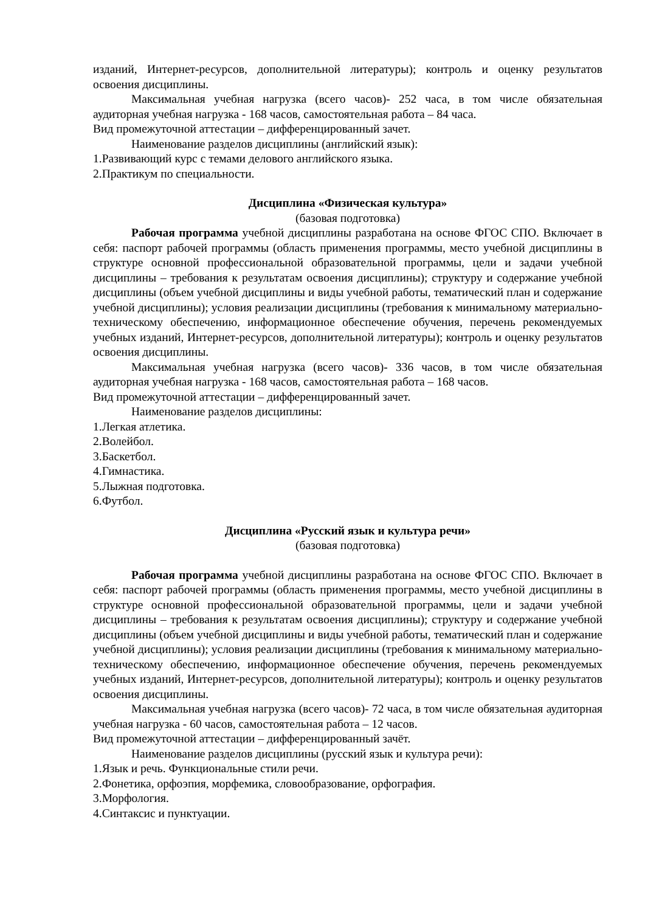изданий, Интернет-ресурсов, дополнительной литературы); контроль и оценку результатов освоения дисциплины.
Максимальная учебная нагрузка (всего часов)- 252 часа, в том числе обязательная аудиторная учебная нагрузка - 168 часов, самостоятельная работа – 84 часа.
Вид промежуточной аттестации – дифференцированный зачет.
Наименование разделов дисциплины (английский язык):
1.Развивающий курс с темами делового английского языка.
2.Практикум по специальности.
Дисциплина «Физическая культура»
(базовая подготовка)
Рабочая программа учебной дисциплины разработана на основе ФГОС СПО. Включает в себя: паспорт рабочей программы (область применения программы, место учебной дисциплины в структуре основной профессиональной образовательной программы, цели и задачи учебной дисциплины – требования к результатам освоения дисциплины); структуру и содержание учебной дисциплины (объем учебной дисциплины и виды учебной работы, тематический план и содержание учебной дисциплины); условия реализации дисциплины (требования к минимальному материально-техническому обеспечению, информационное обеспечение обучения, перечень рекомендуемых учебных изданий, Интернет-ресурсов, дополнительной литературы); контроль и оценку результатов освоения дисциплины.
Максимальная учебная нагрузка (всего часов)- 336 часов, в том числе обязательная аудиторная учебная нагрузка - 168 часов, самостоятельная работа – 168 часов.
Вид промежуточной аттестации – дифференцированный зачет.
Наименование разделов дисциплины:
1.Легкая атлетика.
2.Волейбол.
3.Баскетбол.
4.Гимнастика.
5.Лыжная подготовка.
6.Футбол.
Дисциплина «Русский язык и культура речи»
(базовая подготовка)
Рабочая программа учебной дисциплины разработана на основе ФГОС СПО. Включает в себя: паспорт рабочей программы (область применения программы, место учебной дисциплины в структуре основной профессиональной образовательной программы, цели и задачи учебной дисциплины – требования к результатам освоения дисциплины); структуру и содержание учебной дисциплины (объем учебной дисциплины и виды учебной работы, тематический план и содержание учебной дисциплины); условия реализации дисциплины (требования к минимальному материально-техническому обеспечению, информационное обеспечение обучения, перечень рекомендуемых учебных изданий, Интернет-ресурсов, дополнительной литературы); контроль и оценку результатов освоения дисциплины.
Максимальная учебная нагрузка (всего часов)- 72 часа, в том числе обязательная аудиторная учебная нагрузка - 60 часов, самостоятельная работа – 12 часов.
Вид промежуточной аттестации – дифференцированный зачёт.
Наименование разделов дисциплины (русский язык и культура речи):
1.Язык и речь. Функциональные стили речи.
2.Фонетика, орфоэпия, морфемика, словообразование, орфография.
3.Морфология.
4.Синтаксис и пунктуации.